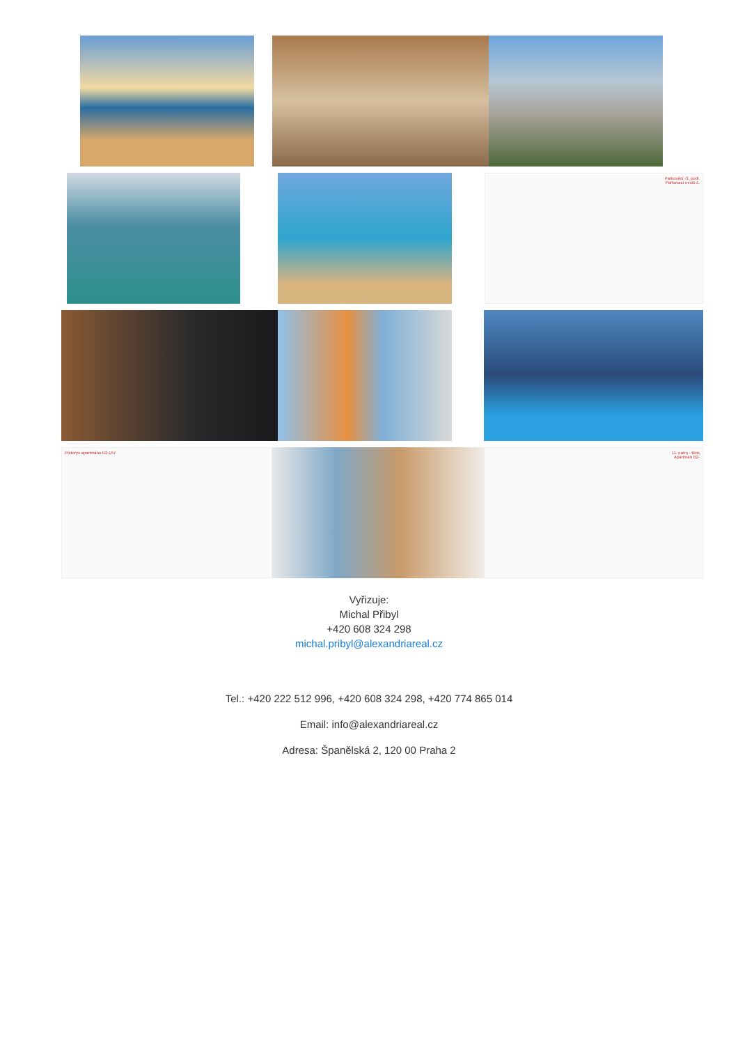Parkování -3. podl.
Parkovací místo č.
Půdorys apartmánu B2-157
11. patro - Blok
Apartmán B2-
Vyřizuje:
Michal Přibyl
+420 608 324 298
michal.pribyl@alexandriareal.cz
Tel.: +420 222 512 996, +420 608 324 298, +420 774 865 014
Email: info@alexandriareal.cz
Adresa: Španělská 2, 120 00 Praha 2